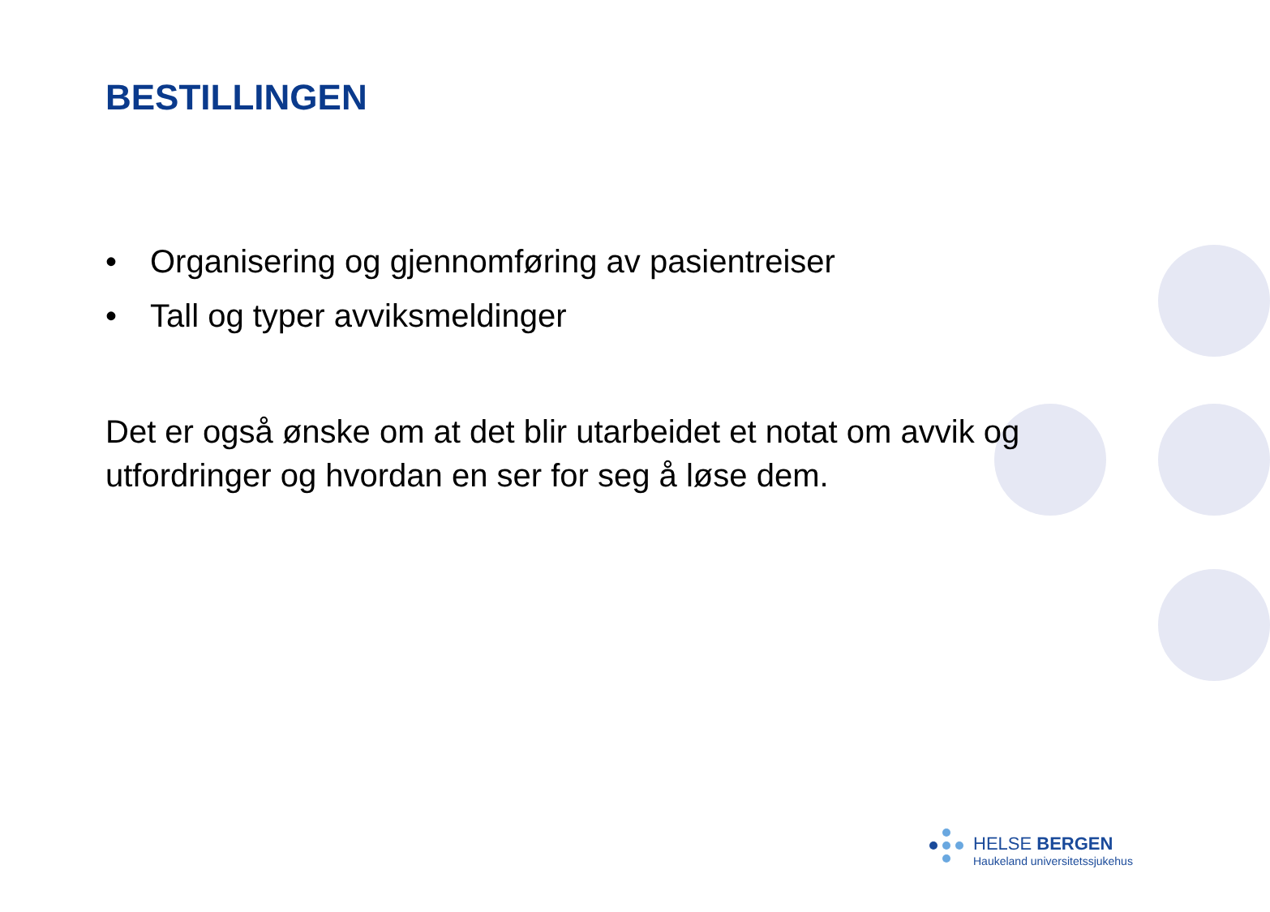BESTILLINGEN
• Organisering og gjennomføring av pasientreiser
• Tall og typer avviksmeldinger
Det er også ønske om at det blir utarbeidet et notat om avvik og utfordringer og hvordan en ser for seg å løse dem.
HELSE BERGEN
Haukeland universitetssjukehus